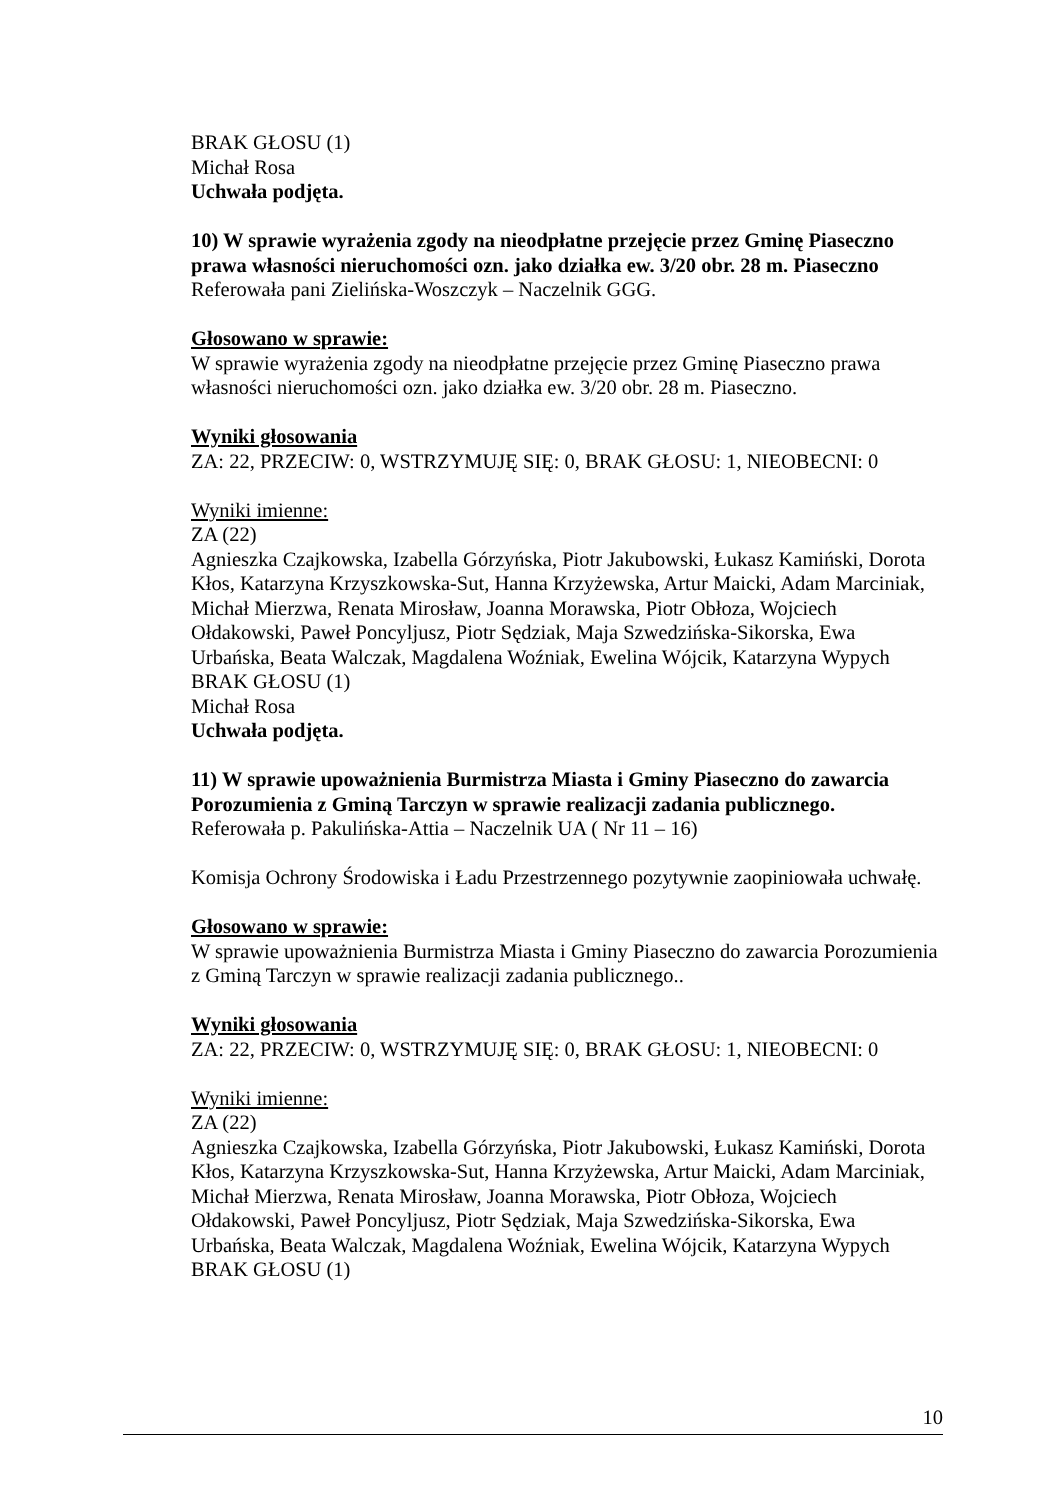BRAK GŁOSU (1)
Michał Rosa
Uchwała podjęta.
10) W sprawie wyrażenia zgody na nieodpłatne przejęcie przez Gminę Piaseczno prawa własności nieruchomości ozn. jako działka ew. 3/20 obr. 28 m. Piaseczno
Referowała pani Zielińska-Woszczyk – Naczelnik GGG.
Głosowano w sprawie:
W sprawie wyrażenia zgody na nieodpłatne przejęcie przez Gminę Piaseczno prawa własności nieruchomości ozn. jako działka ew. 3/20 obr. 28 m. Piaseczno.
Wyniki głosowania
ZA: 22, PRZECIW: 0, WSTRZYMUJĘ SIĘ: 0, BRAK GŁOSU: 1, NIEOBECNI: 0
Wyniki imienne:
ZA (22)
Agnieszka Czajkowska, Izabella Górzyńska, Piotr Jakubowski, Łukasz Kamiński, Dorota Kłos, Katarzyna Krzyszkowska-Sut, Hanna Krzyżewska, Artur Maicki, Adam Marciniak, Michał Mierzwa, Renata Mirosław, Joanna Morawska, Piotr Obłoza, Wojciech Ołdakowski, Paweł Poncyljusz, Piotr Sędziak, Maja Szwedzińska-Sikorska, Ewa Urbańska, Beata Walczak, Magdalena Woźniak, Ewelina Wójcik, Katarzyna Wypych
BRAK GŁOSU (1)
Michał Rosa
Uchwała podjęta.
11) W sprawie upoważnienia Burmistrza Miasta i Gminy Piaseczno do zawarcia Porozumienia z Gminą Tarczyn w sprawie realizacji zadania publicznego.
Referowała p. Pakulińska-Attia – Naczelnik UA ( Nr 11 – 16)
Komisja Ochrony Środowiska i Ładu Przestrzennego pozytywnie zaopiniowała uchwałę.
Głosowano w sprawie:
W sprawie upoważnienia Burmistrza Miasta i Gminy Piaseczno do zawarcia Porozumienia z Gminą Tarczyn w sprawie realizacji zadania publicznego..
Wyniki głosowania
ZA: 22, PRZECIW: 0, WSTRZYMUJĘ SIĘ: 0, BRAK GŁOSU: 1, NIEOBECNI: 0
Wyniki imienne:
ZA (22)
Agnieszka Czajkowska, Izabella Górzyńska, Piotr Jakubowski, Łukasz Kamiński, Dorota Kłos, Katarzyna Krzyszkowska-Sut, Hanna Krzyżewska, Artur Maicki, Adam Marciniak, Michał Mierzwa, Renata Mirosław, Joanna Morawska, Piotr Obłoza, Wojciech Ołdakowski, Paweł Poncyljusz, Piotr Sędziak, Maja Szwedzińska-Sikorska, Ewa Urbańska, Beata Walczak, Magdalena Woźniak, Ewelina Wójcik, Katarzyna Wypych
BRAK GŁOSU (1)
10